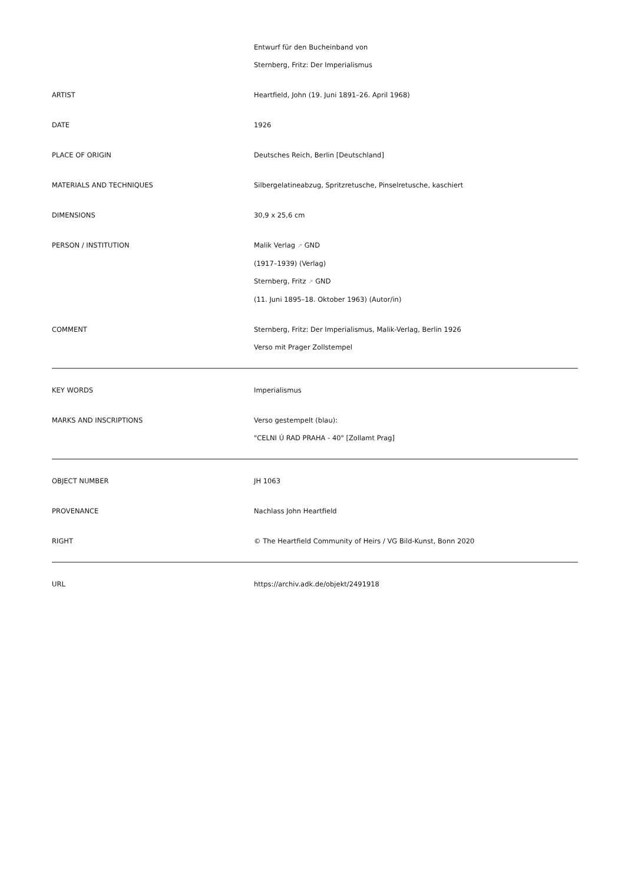| | Entwurf für den Bucheinband von Sternberg, Fritz: Der Imperialismus |
| ARTIST | Heartfield, John (19. Juni 1891–26. April 1968) |
| DATE | 1926 |
| PLACE OF ORIGIN | Deutsches Reich, Berlin [Deutschland] |
| MATERIALS AND TECHNIQUES | Silbergelatineabzug, Spritzretusche, Pinselretusche, kaschiert |
| DIMENSIONS | 30,9 x 25,6 cm |
| PERSON / INSTITUTION | Malik Verlag ↗ GND (1917–1939) (Verlag) Sternberg, Fritz ↗ GND (11. Juni 1895–18. Oktober 1963) (Autor/in) |
| COMMENT | Sternberg, Fritz: Der Imperialismus, Malik-Verlag, Berlin 1926 Verso mit Prager Zollstempel |
| KEY WORDS | Imperialismus |
| MARKS AND INSCRIPTIONS | Verso gestempelt (blau): "CELNI Ú RAD PRAHA - 40" [Zollamt Prag] |
| OBJECT NUMBER | JH 1063 |
| PROVENANCE | Nachlass John Heartfield |
| RIGHT | © The Heartfield Community of Heirs / VG Bild-Kunst, Bonn 2020 |
| URL | https://archiv.adk.de/objekt/2491918 |